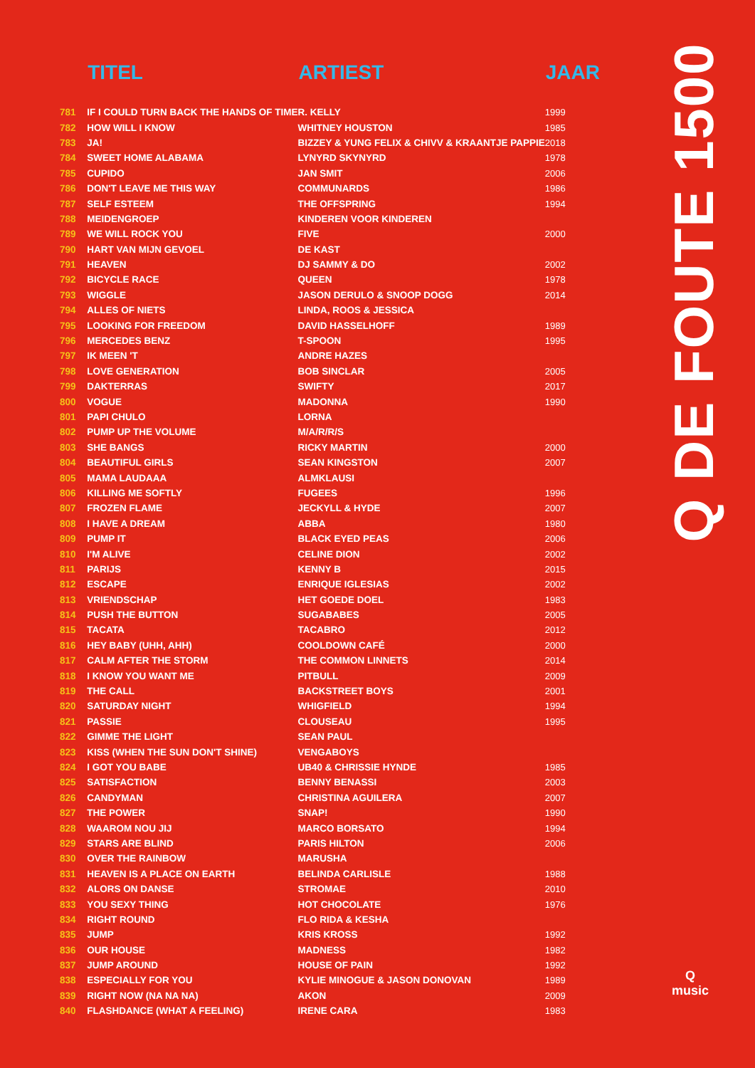| | TITEL | ARTIEST | JAAR |
| --- | --- | --- | --- |
| 781 | IF I COULD TURN BACK THE HANDS OF TIME | R. KELLY | 1999 |
| 782 | HOW WILL I KNOW | WHITNEY HOUSTON | 1985 |
| 783 | JA! | BIZZEY & YUNG FELIX & CHIVV & KRAANTJE PAPPIE | 2018 |
| 784 | SWEET HOME ALABAMA | LYNYRD SKYNYRD | 1978 |
| 785 | CUPIDO | JAN SMIT | 2006 |
| 786 | DON'T LEAVE ME THIS WAY | COMMUNARDS | 1986 |
| 787 | SELF ESTEEM | THE OFFSPRING | 1994 |
| 788 | MEIDENGROEP | KINDEREN VOOR KINDEREN | |
| 789 | WE WILL ROCK YOU | FIVE | 2000 |
| 790 | HART VAN MIJN GEVOEL | DE KAST | |
| 791 | HEAVEN | DJ SAMMY & DO | 2002 |
| 792 | BICYCLE RACE | QUEEN | 1978 |
| 793 | WIGGLE | JASON DERULO & SNOOP DOGG | 2014 |
| 794 | ALLES OF NIETS | LINDA, ROOS & JESSICA | |
| 795 | LOOKING FOR FREEDOM | DAVID HASSELHOFF | 1989 |
| 796 | MERCEDES BENZ | T-SPOON | 1995 |
| 797 | IK MEEN 'T | ANDRE HAZES | |
| 798 | LOVE GENERATION | BOB SINCLAR | 2005 |
| 799 | DAKTERRAS | SWIFTY | 2017 |
| 800 | VOGUE | MADONNA | 1990 |
| 801 | PAPI CHULO | LORNA | |
| 802 | PUMP UP THE VOLUME | M/A/R/R/S | |
| 803 | SHE BANGS | RICKY MARTIN | 2000 |
| 804 | BEAUTIFUL GIRLS | SEAN KINGSTON | 2007 |
| 805 | MAMA LAUDAAA | ALMKLAUSI | |
| 806 | KILLING ME SOFTLY | FUGEES | 1996 |
| 807 | FROZEN FLAME | JECKYLL & HYDE | 2007 |
| 808 | I HAVE A DREAM | ABBA | 1980 |
| 809 | PUMP IT | BLACK EYED PEAS | 2006 |
| 810 | I'M ALIVE | CELINE DION | 2002 |
| 811 | PARIJS | KENNY B | 2015 |
| 812 | ESCAPE | ENRIQUE IGLESIAS | 2002 |
| 813 | VRIENDSCHAP | HET GOEDE DOEL | 1983 |
| 814 | PUSH THE BUTTON | SUGABABES | 2005 |
| 815 | TACATA | TACABRO | 2012 |
| 816 | HEY BABY (UHH, AHH) | COOLDOWN CAFÉ | 2000 |
| 817 | CALM AFTER THE STORM | THE COMMON LINNETS | 2014 |
| 818 | I KNOW YOU WANT ME | PITBULL | 2009 |
| 819 | THE CALL | BACKSTREET BOYS | 2001 |
| 820 | SATURDAY NIGHT | WHIGFIELD | 1994 |
| 821 | PASSIE | CLOUSEAU | 1995 |
| 822 | GIMME THE LIGHT | SEAN PAUL | |
| 823 | KISS (WHEN THE SUN DON'T SHINE) | VENGABOYS | |
| 824 | I GOT YOU BABE | UB40 & CHRISSIE HYNDE | 1985 |
| 825 | SATISFACTION | BENNY BENASSI | 2003 |
| 826 | CANDYMAN | CHRISTINA AGUILERA | 2007 |
| 827 | THE POWER | SNAP! | 1990 |
| 828 | WAAROM NOU JIJ | MARCO BORSATO | 1994 |
| 829 | STARS ARE BLIND | PARIS HILTON | 2006 |
| 830 | OVER THE RAINBOW | MARUSHA | |
| 831 | HEAVEN IS A PLACE ON EARTH | BELINDA CARLISLE | 1988 |
| 832 | ALORS ON DANSE | STROMAE | 2010 |
| 833 | YOU SEXY THING | HOT CHOCOLATE | 1976 |
| 834 | RIGHT ROUND | FLO RIDA & KESHA | |
| 835 | JUMP | KRIS KROSS | 1992 |
| 836 | OUR HOUSE | MADNESS | 1982 |
| 837 | JUMP AROUND | HOUSE OF PAIN | 1992 |
| 838 | ESPECIALLY FOR YOU | KYLIE MINOGUE & JASON DONOVAN | 1989 |
| 839 | RIGHT NOW (NA NA NA) | AKON | 2009 |
| 840 | FLASHDANCE (WHAT A FEELING) | IRENE CARA | 1983 |
Q DE FOUTE 1500
Q
music